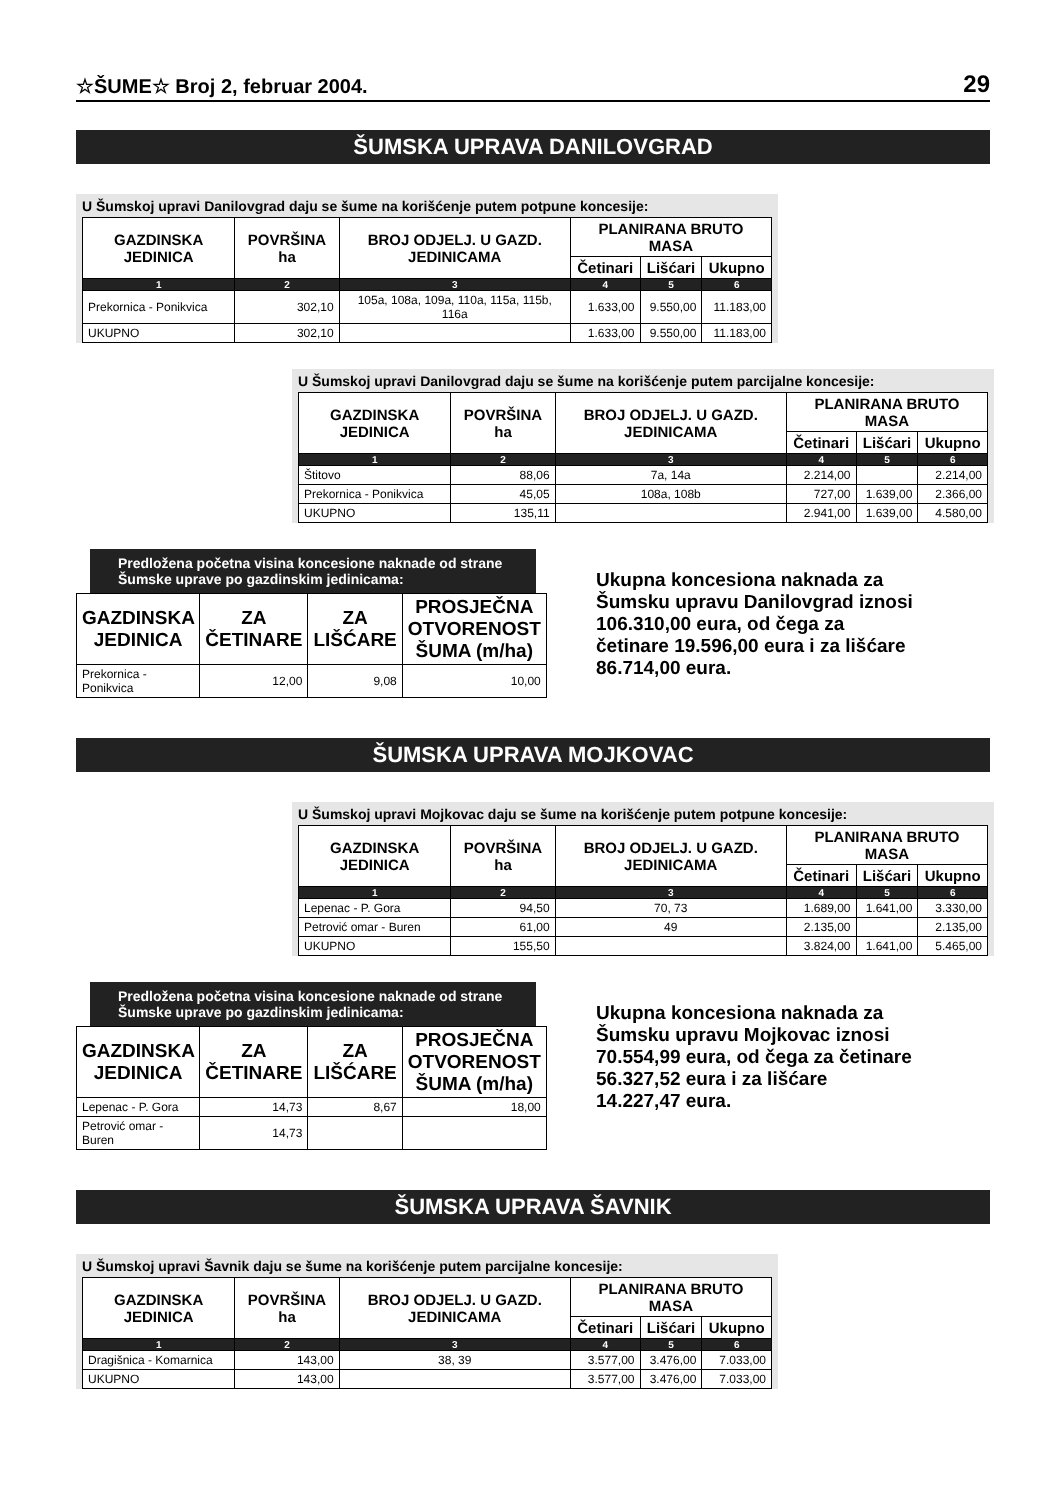☆ŠUME☆ Broj 2, februar 2004. 29
ŠUMSKA UPRAVA DANILOVGRAD
U Šumskoj upravi Danilovgrad daju se šume na korišćenje putem potpune koncesije:
| GAZDINSKA JEDINICA | POVRŠINA ha | BROJ ODJELJ. U GAZD. JEDINICAMA | PLANIRANA BRUTO MASA | | |
| --- | --- | --- | --- | --- | --- |
| | | | Četinari | Lišćari | Ukupno |
| 1 | 2 | 3 | 4 | 5 | 6 |
| Prekornica - Ponikvica | 302,10 | 105a, 108a, 109a, 110a, 115a, 115b, 116a | 1.633,00 | 9.550,00 | 11.183,00 |
| UKUPNO | 302,10 | | 1.633,00 | 9.550,00 | 11.183,00 |
U Šumskoj upravi Danilovgrad daju se šume na korišćenje putem parcijalne koncesije:
| GAZDINSKA JEDINICA | POVRŠINA ha | BROJ ODJELJ. U GAZD. JEDINICAMA | PLANIRANA BRUTO MASA | | |
| --- | --- | --- | --- | --- | --- |
| | | | Četinari | Lišćari | Ukupno |
| 1 | 2 | 3 | 4 | 5 | 6 |
| Štitovo | 88,06 | 7a, 14a | 2.214,00 | | 2.214,00 |
| Prekornica - Ponikvica | 45,05 | 108a, 108b | 727,00 | 1.639,00 | 2.366,00 |
| UKUPNO | 135,11 | | 2.941,00 | 1.639,00 | 4.580,00 |
Predložena početna visina koncesione naknade od strane Šumske uprave po gazdinskim jedinicama:
| GAZDINSKA JEDINICA | ZA ČETINARE | ZA LIŠĆARE | PROSJEČNA OTVORENOST ŠUMA (m/ha) |
| --- | --- | --- | --- |
| Prekornica - Ponikvica | 12,00 | 9,08 | 10,00 |
Ukupna koncesiona naknada za Šumsku upravu Danilovgrad iznosi 106.310,00 eura, od čega za četinare 19.596,00 eura i za lišćare 86.714,00 eura.
ŠUMSKA UPRAVA MOJKOVAC
U Šumskoj upravi Mojkovac daju se šume na korišćenje putem potpune koncesije:
| GAZDINSKA JEDINICA | POVRŠINA ha | BROJ ODJELJ. U GAZD. JEDINICAMA | PLANIRANA BRUTO MASA | | |
| --- | --- | --- | --- | --- | --- |
| | | | Četinari | Lišćari | Ukupno |
| 1 | 2 | 3 | 4 | 5 | 6 |
| Lepenac - P. Gora | 94,50 | 70, 73 | 1.689,00 | 1.641,00 | 3.330,00 |
| Petrović omar - Buren | 61,00 | 49 | 2.135,00 | | 2.135,00 |
| UKUPNO | 155,50 | | 3.824,00 | 1.641,00 | 5.465,00 |
Predložena početna visina koncesione naknade od strane Šumske uprave po gazdinskim jedinicama:
| GAZDINSKA JEDINICA | ZA ČETINARE | ZA LIŠĆARE | PROSJEČNA OTVORENOST ŠUMA (m/ha) |
| --- | --- | --- | --- |
| Lepenac - P. Gora | 14,73 | 8,67 | 18,00 |
| Petrović omar - Buren | 14,73 | | |
Ukupna koncesiona naknada za Šumsku upravu Mojkovac iznosi 70.554,99 eura, od čega za četinare 56.327,52 eura i za lišćare 14.227,47 eura.
ŠUMSKA UPRAVA ŠAVNIK
U Šumskoj upravi Šavnik daju se šume na korišćenje putem parcijalne koncesije:
| GAZDINSKA JEDINICA | POVRŠINA ha | BROJ ODJELJ. U GAZD. JEDINICAMA | PLANIRANA BRUTO MASA | | |
| --- | --- | --- | --- | --- | --- |
| | | | Četinari | Lišćari | Ukupno |
| 1 | 2 | 3 | 4 | 5 | 6 |
| Dragišnica - Komarnica | 143,00 | 38, 39 | 3.577,00 | 3.476,00 | 7.033,00 |
| UKUPNO | 143,00 | | 3.577,00 | 3.476,00 | 7.033,00 |